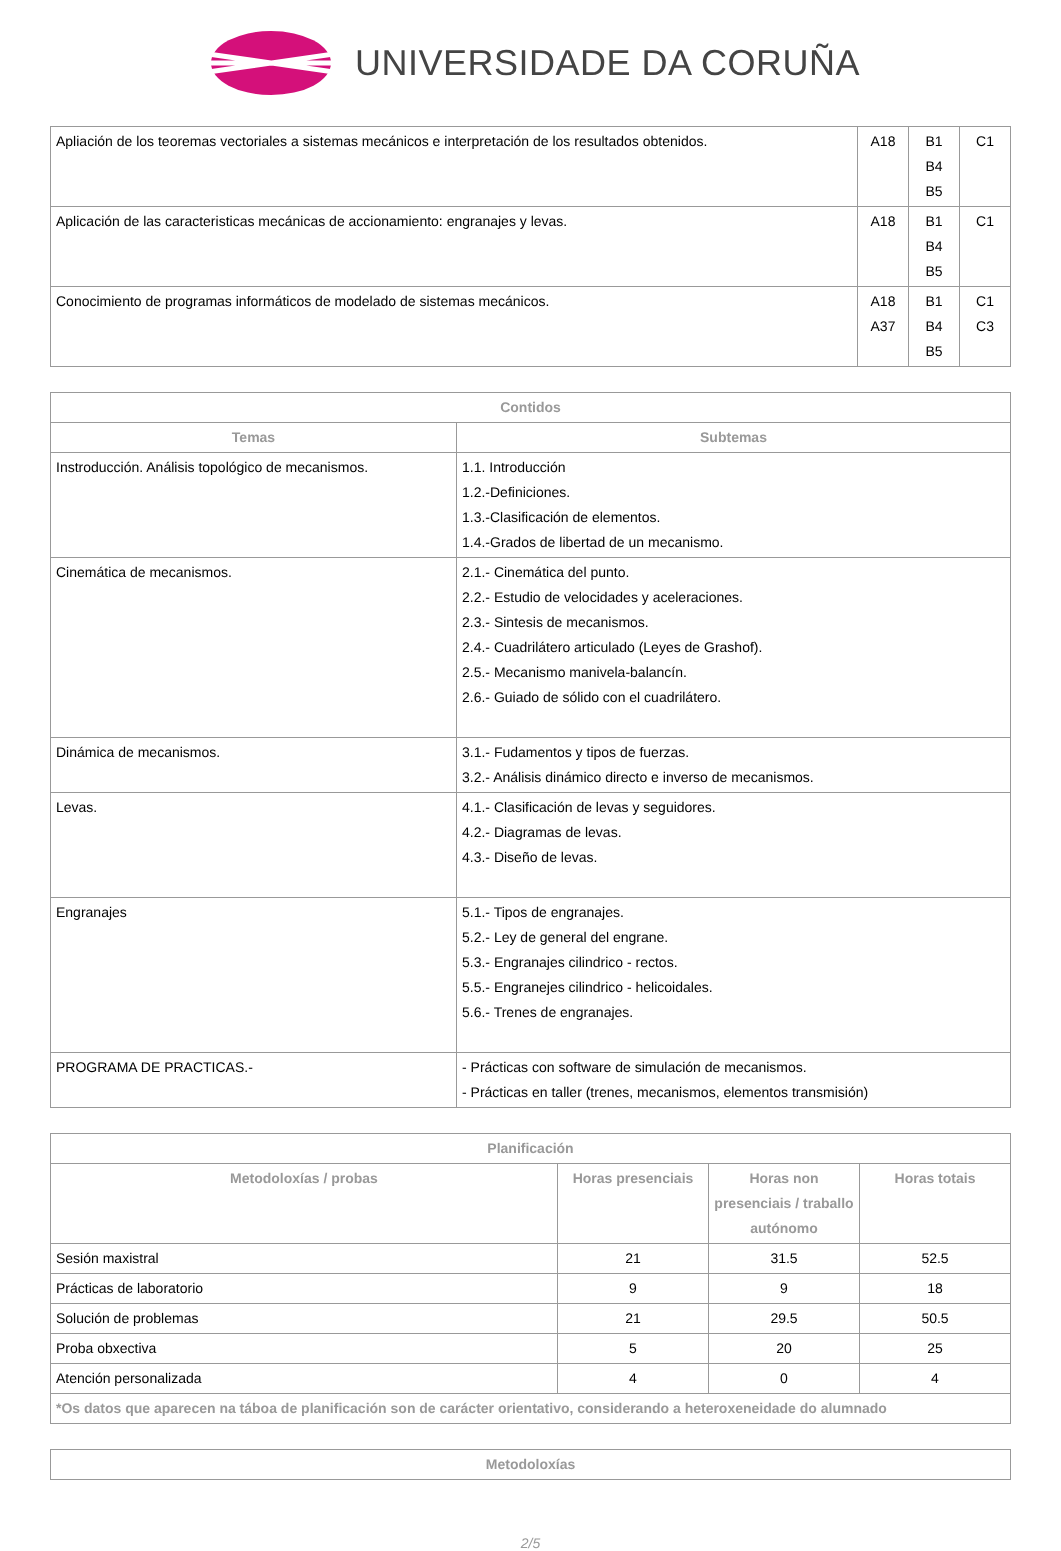UNIVERSIDADE DA CORUÑA
| Apliación de los teoremas vectoriales a sistemas mecánicos e interpretación de los resultados obtenidos. | A18 | B1 B4 B5 | C1 |
| Aplicación de las caracteristicas mecánicas de accionamiento: engranajes y levas. | A18 | B1 B4 B5 | C1 |
| Conocimiento de programas informáticos de modelado de sistemas mecánicos. | A18 A37 | B1 B4 B5 | C1 C3 |
| Contidos | |
| --- | --- |
| Temas | Subtemas |
| Instroducción. Análisis topológico de mecanismos. | 1.1. Introducción 1.2.-Definiciones. 1.3.-Clasificación de elementos. 1.4.-Grados de libertad de un mecanismo. |
| Cinemática de mecanismos. | 2.1.- Cinemática del punto. 2.2.- Estudio de velocidades y aceleraciones. 2.3.- Sintesis de mecanismos. 2.4.- Cuadrilátero articulado (Leyes de Grashof). 2.5.- Mecanismo manivela-balancín. 2.6.- Guiado de sólido con el cuadrilátero. |
| Dinámica de mecanismos. | 3.1.- Fudamentos y tipos de fuerzas. 3.2.- Análisis dinámico directo e inverso de mecanismos. |
| Levas. | 4.1.- Clasificación de levas y seguidores. 4.2.- Diagramas de levas. 4.3.- Diseño de levas. |
| Engranajes | 5.1.- Tipos de engranajes. 5.2.- Ley de general del engrane. 5.3.- Engranajes cilindrico - rectos. 5.5.- Engranejes cilindrico - helicoidales. 5.6.- Trenes de engranajes. |
| PROGRAMA DE PRACTICAS.- | - Prácticas con software de simulación de mecanismos. - Prácticas en taller (trenes, mecanismos, elementos transmisión) |
| Planificación | | | |
| --- | --- | --- | --- |
| Metodoloxías / probas | Horas presenciais | Horas non presenciais / traballo autónomo | Horas totais |
| Sesión maxistral | 21 | 31.5 | 52.5 |
| Prácticas de laboratorio | 9 | 9 | 18 |
| Solución de problemas | 21 | 29.5 | 50.5 |
| Proba obxectiva | 5 | 20 | 25 |
| Atención personalizada | 4 | 0 | 4 |
| *Os datos que aparecen na táboa de planificación son de carácter orientativo, considerando a heteroxeneidade do alumnado | | | |
| Metodoloxías |
| --- |
2/5